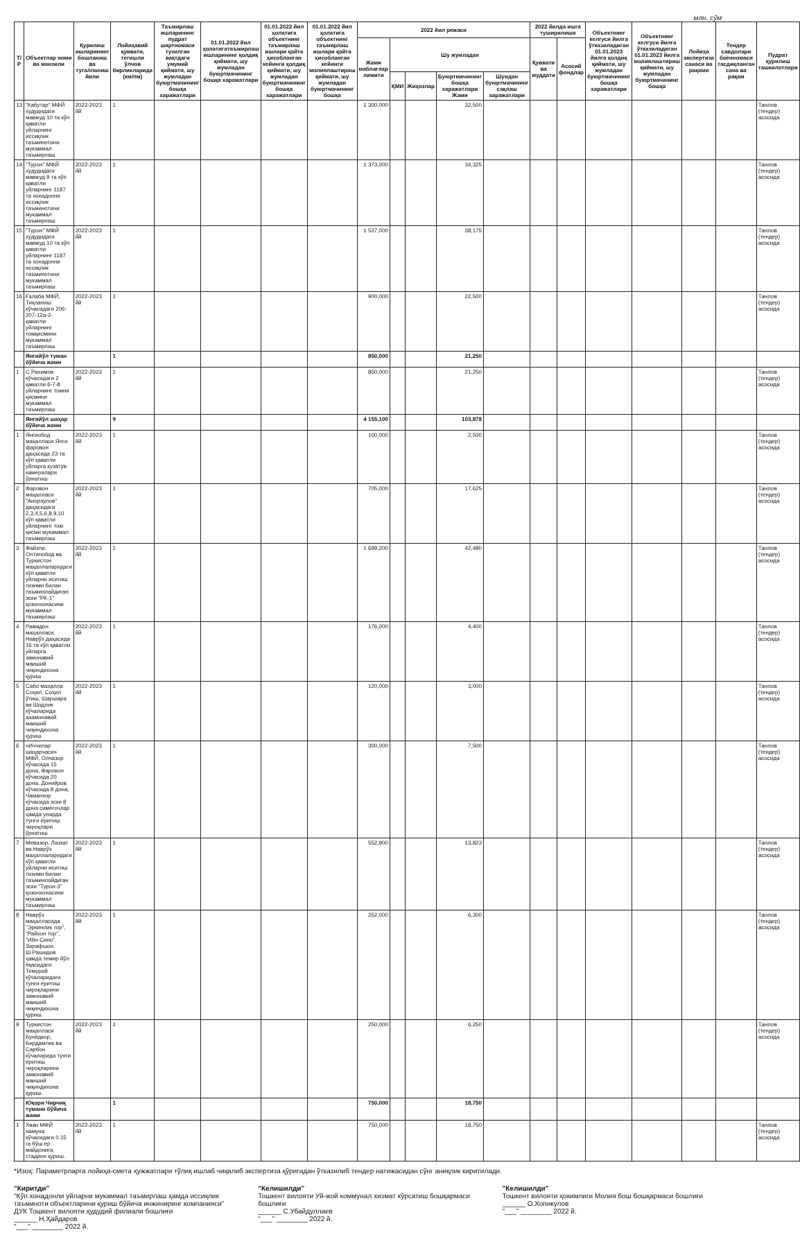млн. сўм
| Т/Р | Объектлар номи ва манзили | Қурилиш ишларининг бошланиш ва тугалланиш йили | Лойиҳавий қуввати, тегишли ўлчов бирликларида (км/пм) | Таъмирлаш ишларининг пудрат шартномаси тузилган вақтдаги умумий қиймати, шу жумладан буюртмачининг бошқа харажатлари | 01.01.2022 йил ҳолатигатаъмирлаш ишларининг қолдиқ қиймати, шу жумладан буюртмачининг бошқа харажатлари | 01.01.2022 йил ҳолатига объектнинг таъмирлаш ишлари қайта ҳисобланган кейинги қолдиқ қиймати, шу жумладан буюртмачининг бошқа харажатлари | 01.01.2022 йил ҳолатига объектнинг таъмирлаш ишлари қайта ҳисобланган кейинги молиялаштириш қиймати, шу жумладан буюртмачининг бошқа | 2022 йил режаси | | | | | 2022 йилда ишга туширилиши | | Объектнинг келгуси йилга ўтказиладиган 01.01.2023 йилга қолдиқ қиймати, шу жумладан буюртмачининг бошқа харажатлари | Объектнинг келгуси йилга ўтказиладиган 01.01.2023 йилга молиялаштириш қиймати, шу жумладан буюртмачининг бошқа | Лойиҳа экспертиза санаси ва рақами | Тендер савдолари баённомаси тасдиқланган сана ва рақам | Пудрат қурилиш ташкилотлари |
| --- | --- | --- | --- | --- | --- | --- | --- | --- | --- | --- | --- | --- | --- | --- | --- | --- | --- | --- | --- |
| | | | | | | | | Жами маблағлар лимити | Шу жумладан | | | | Қуввати ва муддати | Асосий фондлар | | | | | |
| | | | | | | | | | ҚМИ | Жиҳозлар | Буюртмачининг бошқа харажатлари Жами | Шундан буюртмачининг сақлаш харажатлари | | | | | | | |
| 13 | "Кабутар" МФЙ худудидаги мавжуд 10 та кўп қаватли уйларнинг иссиқлик таъминотини мукаммал таъмирлаш | 2022-2023 йй | 1 | | | | | 1 300,000 | | | 32,500 | | | | | | | | Танлов (тендер) асосида |
| 14 | "Турон" МФЙ худудидаги мавжуд 9 та кўп қаватли уйларнинг 1187 та хонадонни иссиқлик таъминотини мукаммал таъмирлаш | 2022-2023 йй | 1 | | | | | 1 373,000 | | | 34,325 | | | | | | | | Танлов (тендер) асосида |
| 15 | "Турон" МФЙ худудидаги мавжуд 10 та кўп қаватли уйларнинг 1187 та хонадонни иссиқлик таъминотини мукаммал таъмирлаш | 2022-2023 йй | 1 | | | | | 1 527,000 | | | 38,175 | | | | | | | | Танлов (тендер) асосида |
| 16 | Ғалаба МФЙ, Тиқланиш кўчасидаги 206-207-12а-2-қаватли уйларнинг томқисмини мукаммал таъмирлаш | 2022-2023 йй | 1 | | | | | 900,000 | | | 22,500 | | | | | | | | Танлов (тендер) асосида |
| | Янгийўл туман бўйича жами | | 1 | | | | | 850,000 | | | 21,250 | | | | | | | | |
| 1 | С.Рахимов кўчасидаги 2 қаватли 6-7-8 уйларнинг томни қисмини мукаммал таъмирлаш | 2022-2023 йй | 1 | | | | | 850,000 | | | 21,250 | | | | | | | | Танлов (тендер) асосида |
| | Янгийўл шаҳар бўйича жами | | 9 | | | | | 4 155,100 | | | 103,878 | | | | | | | | |
| 1 | Янгиобод маҳалласи Янги фаровон даҳасида 23 та кўп қаватли уйларга кузатув камералари ўрнатиш | 2022-2023 йй | 1 | | | | | 100,000 | | | 2,500 | | | | | | | | Танлов (тендер) асосида |
| 2 | Фаровон маҳалласи "Анорзулов" даҳасидаги 2,3,4,5,6,8,9,10 кўп қаватли уйларнинг том қисми мукаммал таъмирлаш | 2022-2023 йй | 1 | | | | | 705,000 | | | 17,625 | | | | | | | | Танлов (тендер) асосида |
| 3 | Файзли, Олтинобод ва Туркистон маҳаллаларидаги кўп қаватли уйларни иситиш тизими билан таъминлайдиган эски "РК-1" қозонхонасини мукаммал таъмирлаш | 2022-2023 йй | 1 | | | | | 1 699,200 | | | 42,480 | | | | | | | | Танлов (тендер) асосида |
| 4 | Рамадон маҳалласи, Наврўз даҳасида 16 та кўп қаватли уйларга замонавий маиший чиқиндихона қуриш | 2022-2023 йй | 1 | | | | | 176,000 | | | 4,400 | | | | | | | | Танлов (тендер) асосида |
| 5 | Сабо маҳалла Соҳил, Соҳил ўтиш, Шаршара ва Шодлик кўчаларида азамонавий маиший чиқиндихона қуриш | 2022-2023 йй | 1 | | | | | 120,000 | | | 3,000 | | | | | | | | Танлов (тендер) асосида |
| 6 | «Иччилар шаҳарчаси» МФЙ, Олчазор кўчасида 15 дона, Фаровон кўчасида 20 дона, Донийров кўчасида 8 дона, Чаманзор кўчасида эски 8 дона симёғочлар ҳамда уларда тунги ёритиш чироқлари ўрнатиш | 2022-2023 йй | 1 | | | | | 300,000 | | | 7,500 | | | | | | | | Танлов (тендер) асосида |
| 7 | Мевазор, Лаззат ва Наврўз маҳаллаларидаги кўп қаватли уйларни иситиш тизими билан таъминлайдиган эски "Турон-3" қозонхонасини мукаммал таъмирлаш | 2022-2023 йй | 1 | | | | | 552,900 | | | 13,823 | | | | | | | | Танлов (тендер) асосида |
| 8 | Наврўз маҳалласида "Эркинлик тор", "Райхон тор", "Ибн-Сино", Зарафшон, Ш.Рашидов ҳамда темир йўл ёқасидаги Темурий кўчаларидаги тунги ёритиш чироқларини замонавий маиший чиқиндихона қуриш. | 2022-2023 йй | 1 | | | | | 252,000 | | | 6,300 | | | | | | | | Танлов (тендер) асосида |
| 9 | Туркистон маҳалласи Бунёдкор, Бирдамлик ва Сарбон кўчаларида тунги ёритиш чироқларини замонавий маиший чиқиндихона қуриш. | 2022-2023 йй | 1 | | | | | 250,000 | | | 6,250 | | | | | | | | Танлов (тендер) асосида |
| | Юқори Чирчиқ тумани бўйича жами | | 1 | | | | | 750,000 | | | 18,750 | | | | | | | | |
| 1 | Хван МФЙ намуна кўчасидаги 0.15 га бўш ер майдонига стадион қуриш. | 2022-2023 йй | 1 | | | | | 750,000 | | | 18,750 | | | | | | | | Танлов (тендер) асосида |
*Изоҳ: Параметрларга лойиҳа-смета ҳужжатлари тўлиқ ишлаб чиқилиб экспертиза қўригидан ўтказилиб тендер натижасидан сўнг аниқлик киритилади.
"Киритди"
"Кўп хонадонли уйларни мукаммал таъмирлаш ҳамда иссиқлик таъминоти объектларини қуриш бўйича инжиниринг компанияси" ДУК Тошкент вилояти ҳудудий филиали бошлиғи
______ Н.Ҳайдаров
"___" ________ 2022 й.
"Келишилди"
Тошкент вилояти Уй-жой коммунал хизмат кўрсатиш бошқармаси бошлиғи
______ С.Убайдуллаев
"___" ________ 2022 й.
"Келишилди"
Тошкент вилояти ҳокимлиги Молия бош бошқармаси бошлиғи
______ О.Хопикулов
"___" ________ 2022 й.